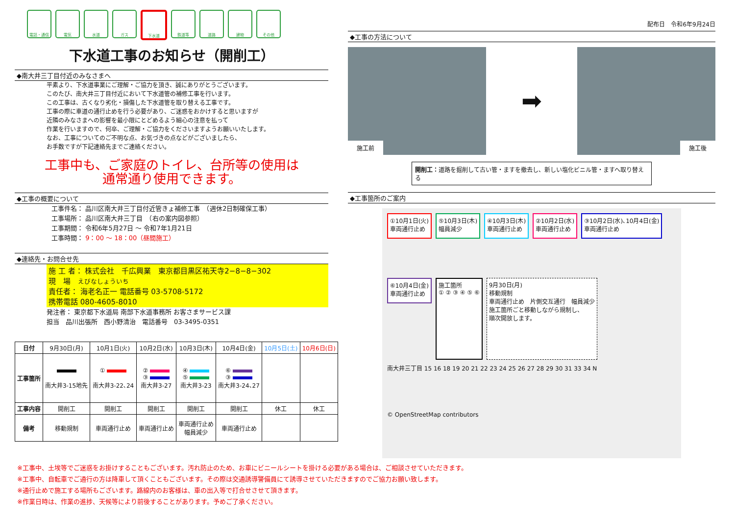電話・通信 電気 水道 ガス 下水道 鉄道等 道路 建物 その他
下水道工事のお知らせ（開削工）
◆南大井三丁目付近のみなさまへ
平素より、下水道事業にご理解・ご協力を頂き、誠にありがとうございます。
このたび、南大井三丁目付近において下水道管の補修工事を行います。
この工事は、古くなり劣化・損傷した下水道管を取り替える工事です。
工事の際に車道の通行止めを行う必要があり、ご迷惑をおかけすると思いますが
近隣のみなさまへの影響を最小限にとどめるよう細心の注意を払って
作業を行いますので、何卒、ご理解・ご協力をくださいますようお願いいたします。
なお、工事についてのご不明な点、お気づきの点などがございましたら、
お手数ですが下記連絡先までご連絡ください。
工事中も、ご家庭のトイレ、台所等の使用は
通常通り使用できます。
◆工事の概要について
工事件名： 品川区南大井三丁目付近管きょ補修工事　（週休2日制確保工事）
工事場所： 品川区南大井三丁目　（右の案内図参照）
工事期間： 令和6年5月27日 ～ 令和7年1月21日
工事時間： 9：00 ～ 18：00（昼間施工）
◆連絡先・お問合せ先
施 工 者： 株式会社　千広興業　東京都目黒区祐天寺2−8−8−302
現　場　えびなしょういち
責任者： 海老名正一 電話番号 03-5708-5172
携帯電話 080-4605-8010
発注者： 東京都下水道局 南部下水道事務所 お客さまサービス課
担当　品川出張所　西小野清治　電話番号　03-3495-0351
| 日付 | 9月30日(月) | 10月1日(火) | 10月2日(水) | 10月3日(木) | 10月4日(金) | 10月5日(土) | 10月6日(日) |
| 工事箇所 | 南大井3-15地先 | ① 南大井3-22､24 | ② ③ 南大井3-27 | ④ ⑤ 南大井3-23 | ⑥ ③ 南大井3-24､27 | | |
| 工事内容 | 開削工 | 開削工 | 開削工 | 開削工 | 開削工 | 休工 | 休工 |
| 備考 | 移動規制 | 車両通行止め | 車両通行止め | 車両通行止め 幅員減少 | 車両通行止め | | |
配布日　令和6年9月24日
◆工事の方法について
施工前
➡
施工後
開削工：道路を掘削して古い管・ますを撤去し、新しい塩化ビニル管・ますへ取り替える
◆工事箇所のご案内
①10月1日(火)
車両通行止め
⑤10月3日(木)
幅員減少
④10月3日(木)
車両通行止め
②10月2日(水)
車両通行止め
③10月2日(水)､10月4日(金)
車両通行止め
⑥10月4日(金)
車両通行止め
施工箇所
① ② ③ ④ ⑤ ⑥
9月30日(月)
移動規制
車両通行止め　片側交互通行　幅員減少
施工箇所ごと移動しながら規制し、
順次開放します。
南大井三丁目 15 16 18 19 20 21 22 23 24 25 26 27 28 29 30 31 33 34 N
© OpenStreetMap contributors
※工事中、土埃等でご迷惑をお掛けすることもございます。汚れ防止のため、お車にビニールシートを掛ける必要がある場合は、ご相談させていただきます。
※工事中、自転車でご通行の方は降車して頂くこともございます。その際は交通誘導警備員にて誘導させていただきますのでご協力お願い致します。
※通行止めで施工する場所もございます。路線内のお客様は、車の出入等で打合せさせて頂きます。
※作業日時は、作業の進捗、天候等により前後することがあります。予めご了承ください。